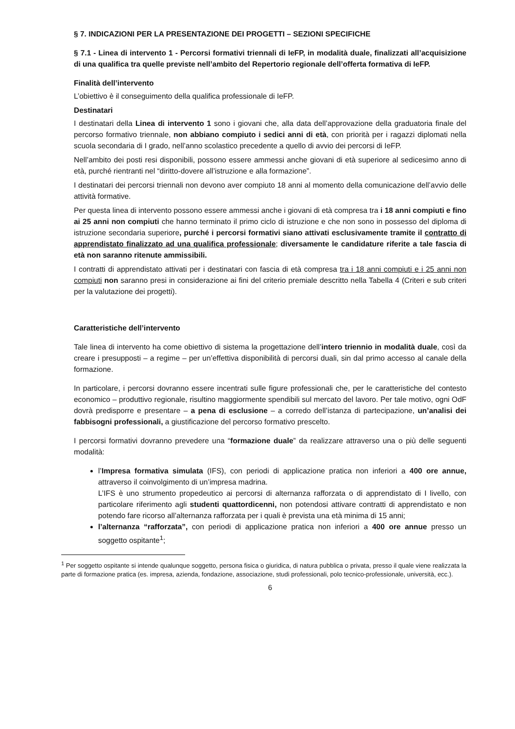§ 7. INDICAZIONI PER LA PRESENTAZIONE DEI PROGETTI – SEZIONI SPECIFICHE
§ 7.1 - Linea di intervento 1 - Percorsi formativi triennali di IeFP, in modalità duale, finalizzati all’acquisizione di una qualifica tra quelle previste nell’ambito del Repertorio regionale dell’offerta formativa di IeFP.
Finalità dell’intervento
L’obiettivo è il conseguimento della qualifica professionale di IeFP.
Destinatari
I destinatari della Linea di intervento 1 sono i giovani che, alla data dell’approvazione della graduatoria finale del percorso formativo triennale, non abbiano compiuto i sedici anni di età, con priorità per i ragazzi diplomati nella scuola secondaria di I grado, nell’anno scolastico precedente a quello di avvio dei percorsi di IeFP.
Nell’ambito dei posti resi disponibili, possono essere ammessi anche giovani di età superiore al sedicesimo anno di età, purché rientranti nel “diritto-dovere all’istruzione e alla formazione”.
I destinatari dei percorsi triennali non devono aver compiuto 18 anni al momento della comunicazione dell’avvio delle attività formative.
Per questa linea di intervento possono essere ammessi anche i giovani di età compresa tra i 18 anni compiuti e fino ai 25 anni non compiuti che hanno terminato il primo ciclo di istruzione e che non sono in possesso del diploma di istruzione secondaria superiore, purché i percorsi formativi siano attivati esclusivamente tramite il contratto di apprendistato finalizzato ad una qualifica professionale; diversamente le candidature riferite a tale fascia di età non saranno ritenute ammissibili.
I contratti di apprendistato attivati per i destinatari con fascia di età compresa tra i 18 anni compiuti e i 25 anni non compiuti non saranno presi in considerazione ai fini del criterio premiale descritto nella Tabella 4 (Criteri e sub criteri per la valutazione dei progetti).
Caratteristiche dell’intervento
Tale linea di intervento ha come obiettivo di sistema la progettazione dell’intero triennio in modalità duale, così da creare i presupposti – a regime – per un’effettiva disponibilità di percorsi duali, sin dal primo accesso al canale della formazione.
In particolare, i percorsi dovranno essere incentrati sulle figure professionali che, per le caratteristiche del contesto economico – produttivo regionale, risultino maggiormente spendibili sul mercato del lavoro. Per tale motivo, ogni OdF dovrà predisporre e presentare – a pena di esclusione – a corredo dell’istanza di partecipazione, un’analisi dei fabbisogni professionali, a giustificazione del percorso formativo prescelto.
I percorsi formativi dovranno prevedere una “formazione duale” da realizzare attraverso una o più delle seguenti modalità:
l’Impresa formativa simulata (IFS), con periodi di applicazione pratica non inferiori a 400 ore annue, attraverso il coinvolgimento di un’impresa madrina.
L’IFS è uno strumento propedeutico ai percorsi di alternanza rafforzata o di apprendistato di I livello, con particolare riferimento agli studenti quattordicenni, non potendosi attivare contratti di apprendistato e non potendo fare ricorso all’alternanza rafforzata per i quali è prevista una età minima di 15 anni;
l’alternanza “rafforzata”, con periodi di applicazione pratica non inferiori a 400 ore annue presso un soggetto ospitante<sup>1</sup>;
<sup>1</sup> Per soggetto ospitante si intende qualunque soggetto, persona fisica o giuridica, di natura pubblica o privata, presso il quale viene realizzata la parte di formazione pratica (es. impresa, azienda, fondazione, associazione, studi professionali, polo tecnico-professionale, università, ecc.).
6